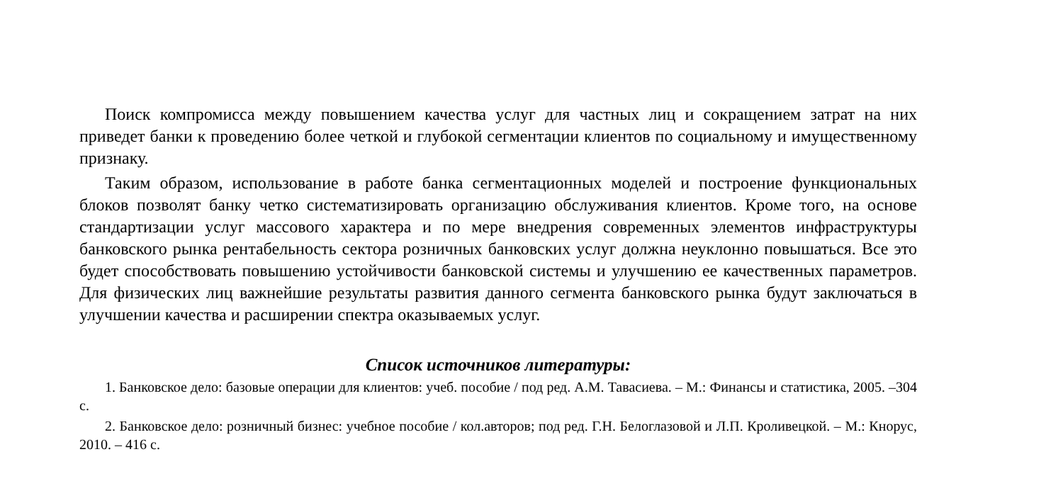Поиск компромисса между повышением качества услуг для частных лиц и сокращением затрат на них приведет банки к проведению более четкой и глубокой сегментации клиентов по социальному и имущественному признаку.
Таким образом, использование в работе банка сегментационных моделей и построение функциональных блоков позволят банку четко систематизировать организацию обслуживания клиентов. Кроме того, на основе стандартизации услуг массового характера и по мере внедрения современных элементов инфраструктуры банковского рынка рентабельность сектора розничных банковских услуг должна неуклонно повышаться. Все это будет способствовать повышению устойчивости банковской системы и улучшению ее качественных параметров. Для физических лиц важнейшие результаты развития данного сегмента банковского рынка будут заключаться в улучшении качества и расширении спектра оказываемых услуг.
Список источников литературы:
1. Банковское дело: базовые операции для клиентов: учеб. пособие / под ред. А.М. Тавасиева. – М.: Финансы и статистика, 2005. –304 с.
2. Банковское дело: розничный бизнес: учебное пособие / кол.авторов; под ред. Г.Н. Белоглазовой и Л.П. Кроливецкой. – М.: Кнорус, 2010. – 416 с.